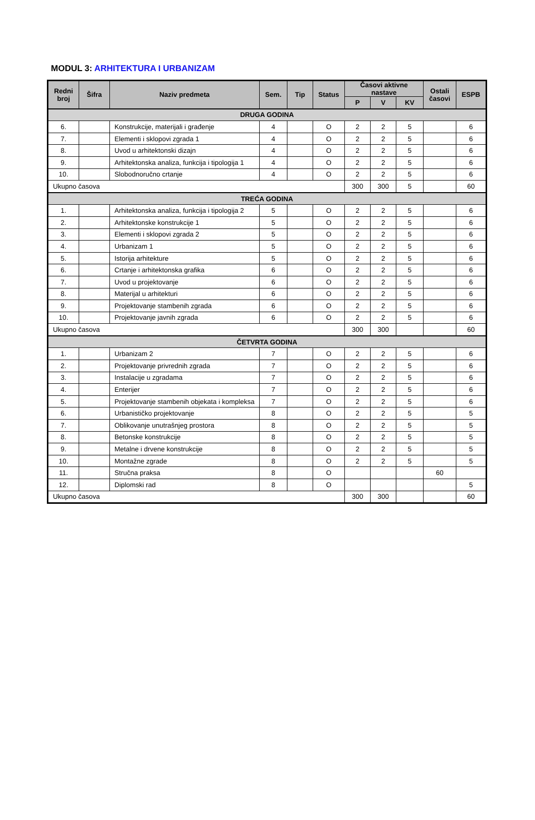MODUL 3: ARHITEKTURA I URBANIZAM
| Redni broj | Šifra | Naziv predmeta | Sem. | Tip | Status | Časovi aktivne nastave | | | Ostali časovi | ESPB |
| --- | --- | --- | --- | --- | --- | --- | --- | --- | --- | --- |
| | | | | | | P | V | KV | | |
| DRUGA GODINA | | | | | | | | | | |
| 6. | | Konstrukcije, materijali i građenje | 4 | | O | 2 | 2 | 5 | | 6 |
| 7. | | Elementi i sklopovi zgrada 1 | 4 | | O | 2 | 2 | 5 | | 6 |
| 8. | | Uvod u arhitektonski dizajn | 4 | | O | 2 | 2 | 5 | | 6 |
| 9. | | Arhitektonska analiza, funkcija i tipologija 1 | 4 | | O | 2 | 2 | 5 | | 6 |
| 10. | | Slobodnoručno crtanje | 4 | | O | 2 | 2 | 5 | | 6 |
| Ukupno časova | | | | | | 300 | 300 | 5 | | 60 |
| TREĆA GODINA | | | | | | | | | | |
| 1. | | Arhitektonska analiza, funkcija i tipologija 2 | 5 | | O | 2 | 2 | 5 | | 6 |
| 2. | | Arhitektonske konstrukcije 1 | 5 | | O | 2 | 2 | 5 | | 6 |
| 3. | | Elementi i sklopovi zgrada 2 | 5 | | O | 2 | 2 | 5 | | 6 |
| 4. | | Urbanizam 1 | 5 | | O | 2 | 2 | 5 | | 6 |
| 5. | | Istorija arhitekture | 5 | | O | 2 | 2 | 5 | | 6 |
| 6. | | Crtanje i arhitektonska grafika | 6 | | O | 2 | 2 | 5 | | 6 |
| 7. | | Uvod u projektovanje | 6 | | O | 2 | 2 | 5 | | 6 |
| 8. | | Materijal u arhitekturi | 6 | | O | 2 | 2 | 5 | | 6 |
| 9. | | Projektovanje stambenih zgrada | 6 | | O | 2 | 2 | 5 | | 6 |
| 10. | | Projektovanje javnih zgrada | 6 | | O | 2 | 2 | 5 | | 6 |
| Ukupno časova | | | | | | 300 | 300 | | | 60 |
| ČETVRTA GODINA | | | | | | | | | | |
| 1. | | Urbanizam 2 | 7 | | O | 2 | 2 | 5 | | 6 |
| 2. | | Projektovanje privrednih zgrada | 7 | | O | 2 | 2 | 5 | | 6 |
| 3. | | Instalacije u zgradama | 7 | | O | 2 | 2 | 5 | | 6 |
| 4. | | Enterijer | 7 | | O | 2 | 2 | 5 | | 6 |
| 5. | | Projektovanje stambenih objekata i kompleksa | 7 | | O | 2 | 2 | 5 | | 6 |
| 6. | | Urbanističko projektovanje | 8 | | O | 2 | 2 | 5 | | 5 |
| 7. | | Oblikovanje unutrašnjeg prostora | 8 | | O | 2 | 2 | 5 | | 5 |
| 8. | | Betonske konstrukcije | 8 | | O | 2 | 2 | 5 | | 5 |
| 9. | | Metalne i drvene konstrukcije | 8 | | O | 2 | 2 | 5 | | 5 |
| 10. | | Montažne zgrade | 8 | | O | 2 | 2 | 5 | | 5 |
| 11. | | Stručna praksa | 8 | | O | | | | 60 | |
| 12. | | Diplomski rad | 8 | | O | | | | | 5 |
| Ukupno časova | | | | | | 300 | 300 | | | 60 |